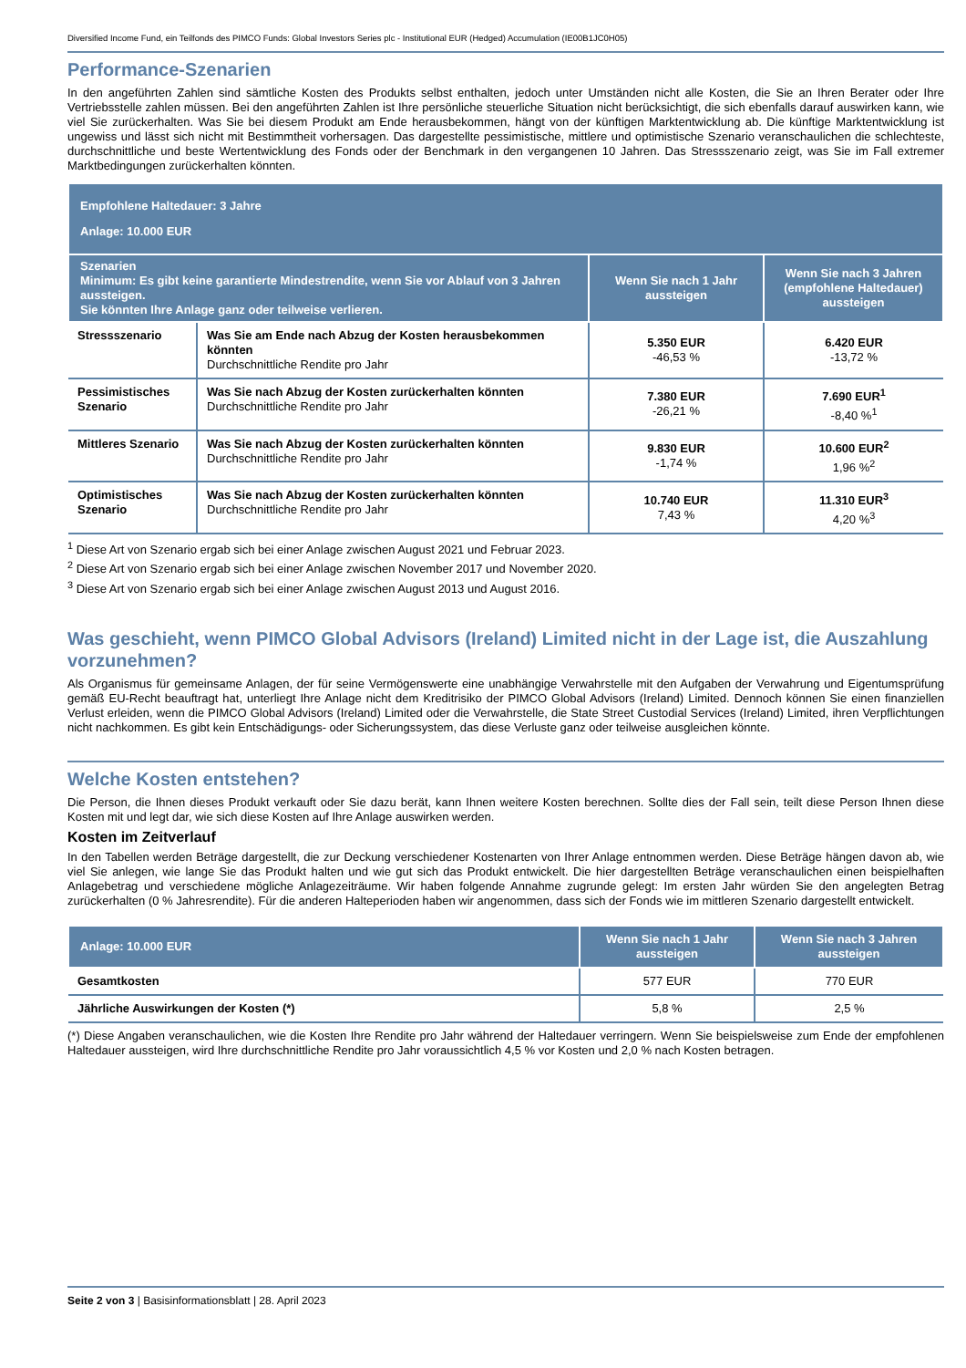Diversified Income Fund, ein Teilfonds des PIMCO Funds: Global Investors Series plc - Institutional EUR (Hedged) Accumulation (IE00B1JC0H05)
Performance-Szenarien
In den angeführten Zahlen sind sämtliche Kosten des Produkts selbst enthalten, jedoch unter Umständen nicht alle Kosten, die Sie an Ihren Berater oder Ihre Vertriebsstelle zahlen müssen. Bei den angeführten Zahlen ist Ihre persönliche steuerliche Situation nicht berücksichtigt, die sich ebenfalls darauf auswirken kann, wie viel Sie zurückerhalten. Was Sie bei diesem Produkt am Ende herausbekommen, hängt von der künftigen Marktentwicklung ab. Die künftige Marktentwicklung ist ungewiss und lässt sich nicht mit Bestimmtheit vorhersagen. Das dargestellte pessimistische, mittlere und optimistische Szenario veranschaulichen die schlechteste, durchschnittliche und beste Wertentwicklung des Fonds oder der Benchmark in den vergangenen 10 Jahren. Das Stressszenario zeigt, was Sie im Fall extremer Marktbedingungen zurückerhalten könnten.
| Empfohlene Haltedauer: 3 Jahre Anlage: 10.000 EUR | | | |
| --- | --- | --- | --- |
| Szenarien Minimum: Es gibt keine garantierte Mindestrendite, wenn Sie vor Ablauf von 3 Jahren aussteigen. Sie könnten Ihre Anlage ganz oder teilweise verlieren. | | Wenn Sie nach 1 Jahr aussteigen | Wenn Sie nach 3 Jahren (empfohlene Haltedauer) aussteigen |
| Stressszenario | Was Sie am Ende nach Abzug der Kosten herausbekommen könnten Durchschnittliche Rendite pro Jahr | 5.350 EUR -46,53 % | 6.420 EUR -13,72 % |
| Pessimistisches Szenario | Was Sie nach Abzug der Kosten zurückerhalten könnten Durchschnittliche Rendite pro Jahr | 7.380 EUR -26,21 % | 7.690 EUR<sup>1</sup> -8,40 %<sup>1</sup> |
| Mittleres Szenario | Was Sie nach Abzug der Kosten zurückerhalten könnten Durchschnittliche Rendite pro Jahr | 9.830 EUR -1,74 % | 10.600 EUR<sup>2</sup> 1,96 %<sup>2</sup> |
| Optimistisches Szenario | Was Sie nach Abzug der Kosten zurückerhalten könnten Durchschnittliche Rendite pro Jahr | 10.740 EUR 7,43 % | 11.310 EUR<sup>3</sup> 4,20 %<sup>3</sup> |
<sup>1</sup> Diese Art von Szenario ergab sich bei einer Anlage zwischen August 2021 und Februar 2023.
<sup>2</sup> Diese Art von Szenario ergab sich bei einer Anlage zwischen November 2017 und November 2020.
<sup>3</sup> Diese Art von Szenario ergab sich bei einer Anlage zwischen August 2013 und August 2016.
Was geschieht, wenn PIMCO Global Advisors (Ireland) Limited nicht in der Lage ist, die Auszahlung vorzunehmen?
Als Organismus für gemeinsame Anlagen, der für seine Vermögenswerte eine unabhängige Verwahrstelle mit den Aufgaben der Verwahrung und Eigentumsprüfung gemäß EU-Recht beauftragt hat, unterliegt Ihre Anlage nicht dem Kreditrisiko der PIMCO Global Advisors (Ireland) Limited. Dennoch können Sie einen finanziellen Verlust erleiden, wenn die PIMCO Global Advisors (Ireland) Limited oder die Verwahrstelle, die State Street Custodial Services (Ireland) Limited, ihren Verpflichtungen nicht nachkommen. Es gibt kein Entschädigungs- oder Sicherungssystem, das diese Verluste ganz oder teilweise ausgleichen könnte.
Welche Kosten entstehen?
Die Person, die Ihnen dieses Produkt verkauft oder Sie dazu berät, kann Ihnen weitere Kosten berechnen. Sollte dies der Fall sein, teilt diese Person Ihnen diese Kosten mit und legt dar, wie sich diese Kosten auf Ihre Anlage auswirken werden.
Kosten im Zeitverlauf
In den Tabellen werden Beträge dargestellt, die zur Deckung verschiedener Kostenarten von Ihrer Anlage entnommen werden. Diese Beträge hängen davon ab, wie viel Sie anlegen, wie lange Sie das Produkt halten und wie gut sich das Produkt entwickelt. Die hier dargestellten Beträge veranschaulichen einen beispielhaften Anlagebetrag und verschiedene mögliche Anlagezeiträume. Wir haben folgende Annahme zugrunde gelegt: Im ersten Jahr würden Sie den angelegten Betrag zurückerhalten (0 % Jahresrendite). Für die anderen Halteperioden haben wir angenommen, dass sich der Fonds wie im mittleren Szenario dargestellt entwickelt.
| Anlage: 10.000 EUR | Wenn Sie nach 1 Jahr aussteigen | Wenn Sie nach 3 Jahren aussteigen |
| --- | --- | --- |
| Gesamtkosten | 577 EUR | 770 EUR |
| Jährliche Auswirkungen der Kosten (*) | 5,8 % | 2,5 % |
(*) Diese Angaben veranschaulichen, wie die Kosten Ihre Rendite pro Jahr während der Haltedauer verringern. Wenn Sie beispielsweise zum Ende der empfohlenen Haltedauer aussteigen, wird Ihre durchschnittliche Rendite pro Jahr voraussichtlich 4,5 % vor Kosten und 2,0 % nach Kosten betragen.
Seite 2 von 3 | Basisinformationsblatt | 28. April 2023